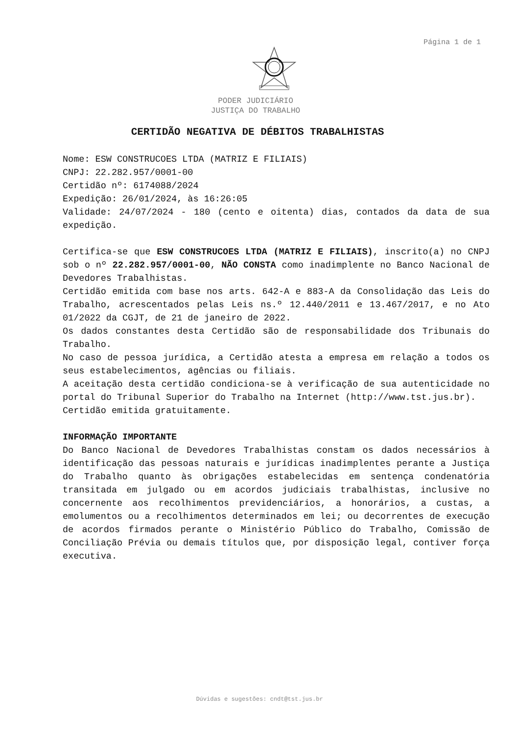Página 1 de 1
PODER JUDICIÁRIO
JUSTIÇA DO TRABALHO
CERTIDÃO NEGATIVA DE DÉBITOS TRABALHISTAS
Nome: ESW CONSTRUCOES LTDA (MATRIZ E FILIAIS)
CNPJ: 22.282.957/0001-00
Certidão nº: 6174088/2024
Expedição: 26/01/2024, às 16:26:05
Validade: 24/07/2024 - 180 (cento e oitenta) dias, contados da data de sua expedição.
Certifica-se que ESW CONSTRUCOES LTDA (MATRIZ E FILIAIS), inscrito(a) no CNPJ sob o nº 22.282.957/0001-00, NÃO CONSTA como inadimplente no Banco Nacional de Devedores Trabalhistas.
Certidão emitida com base nos arts. 642-A e 883-A da Consolidação das Leis do Trabalho, acrescentados pelas Leis ns.º 12.440/2011 e 13.467/2017, e no Ato 01/2022 da CGJT, de 21 de janeiro de 2022.
Os dados constantes desta Certidão são de responsabilidade dos Tribunais do Trabalho.
No caso de pessoa jurídica, a Certidão atesta a empresa em relação a todos os seus estabelecimentos, agências ou filiais.
A aceitação desta certidão condiciona-se à verificação de sua autenticidade no portal do Tribunal Superior do Trabalho na Internet (http://www.tst.jus.br).
Certidão emitida gratuitamente.
INFORMAÇÃO IMPORTANTE
Do Banco Nacional de Devedores Trabalhistas constam os dados necessários à identificação das pessoas naturais e jurídicas inadimplentes perante a Justiça do Trabalho quanto às obrigações estabelecidas em sentença condenatória transitada em julgado ou em acordos judiciais trabalhistas, inclusive no concernente aos recolhimentos previdenciários, a honorários, a custas, a emolumentos ou a recolhimentos determinados em lei; ou decorrentes de execução de acordos firmados perante o Ministério Público do Trabalho, Comissão de Conciliação Prévia ou demais títulos que, por disposição legal, contiver força executiva.
Dúvidas e sugestões: cndt@tst.jus.br